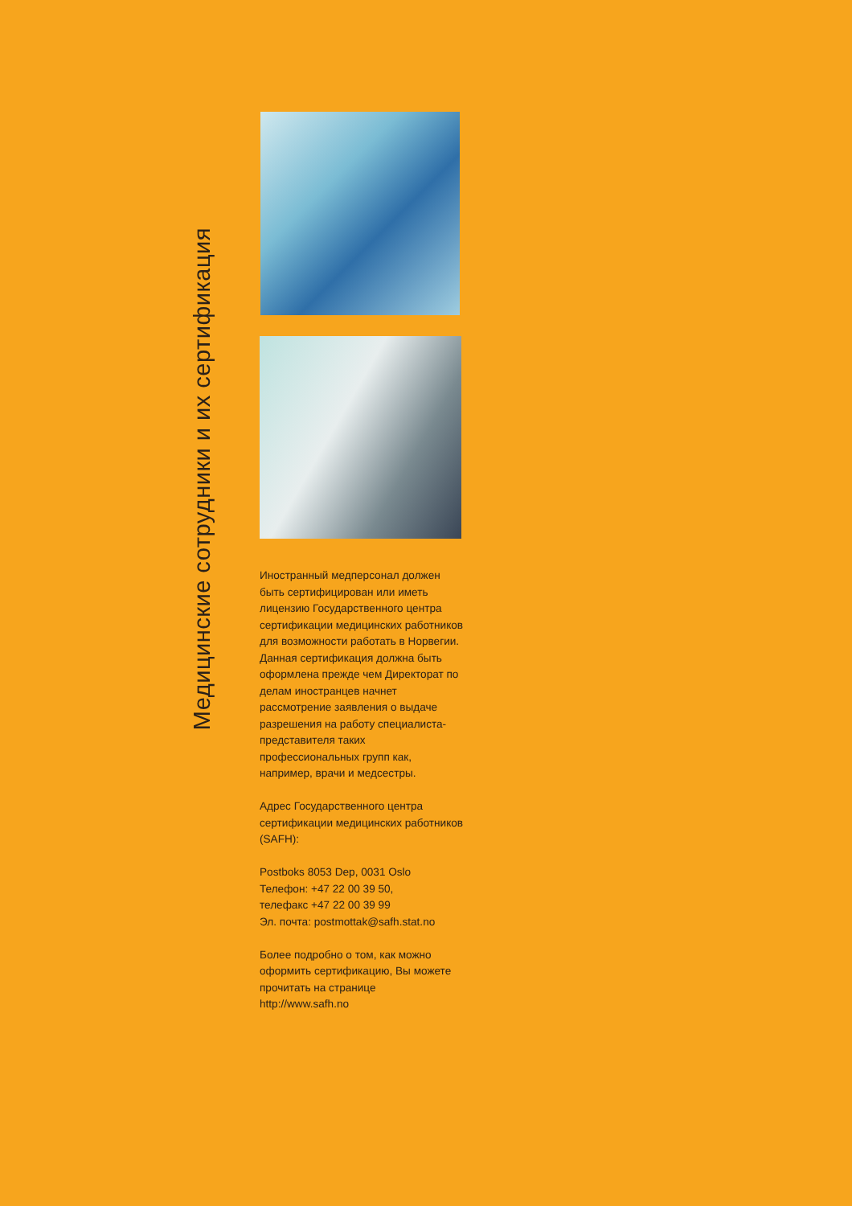Медицинские сотрудники и их сертификация
Иностранный медперсонал должен быть сертифицирован или иметь лицензию Государственного центра сертификации медицинских работников для возможности работать в Норвегии. Данная сертификация должна быть оформлена прежде чем Директорат по делам иностранцев начнет рассмотрение заявления о выдаче разрешения на работу специалиста-представителя таких профессиональных групп как, например, врачи и медсестры.
Адрес Государственного центра сертификации медицинских работников (SAFH):
Postboks 8053 Dep, 0031 Oslo
Телефон: +47 22 00 39 50,
телефакс +47 22 00 39 99
Эл. почта: postmottak@safh.stat.no
Более подробно о том, как можно оформить сертификацию, Вы можете прочитать на странице http://www.safh.no